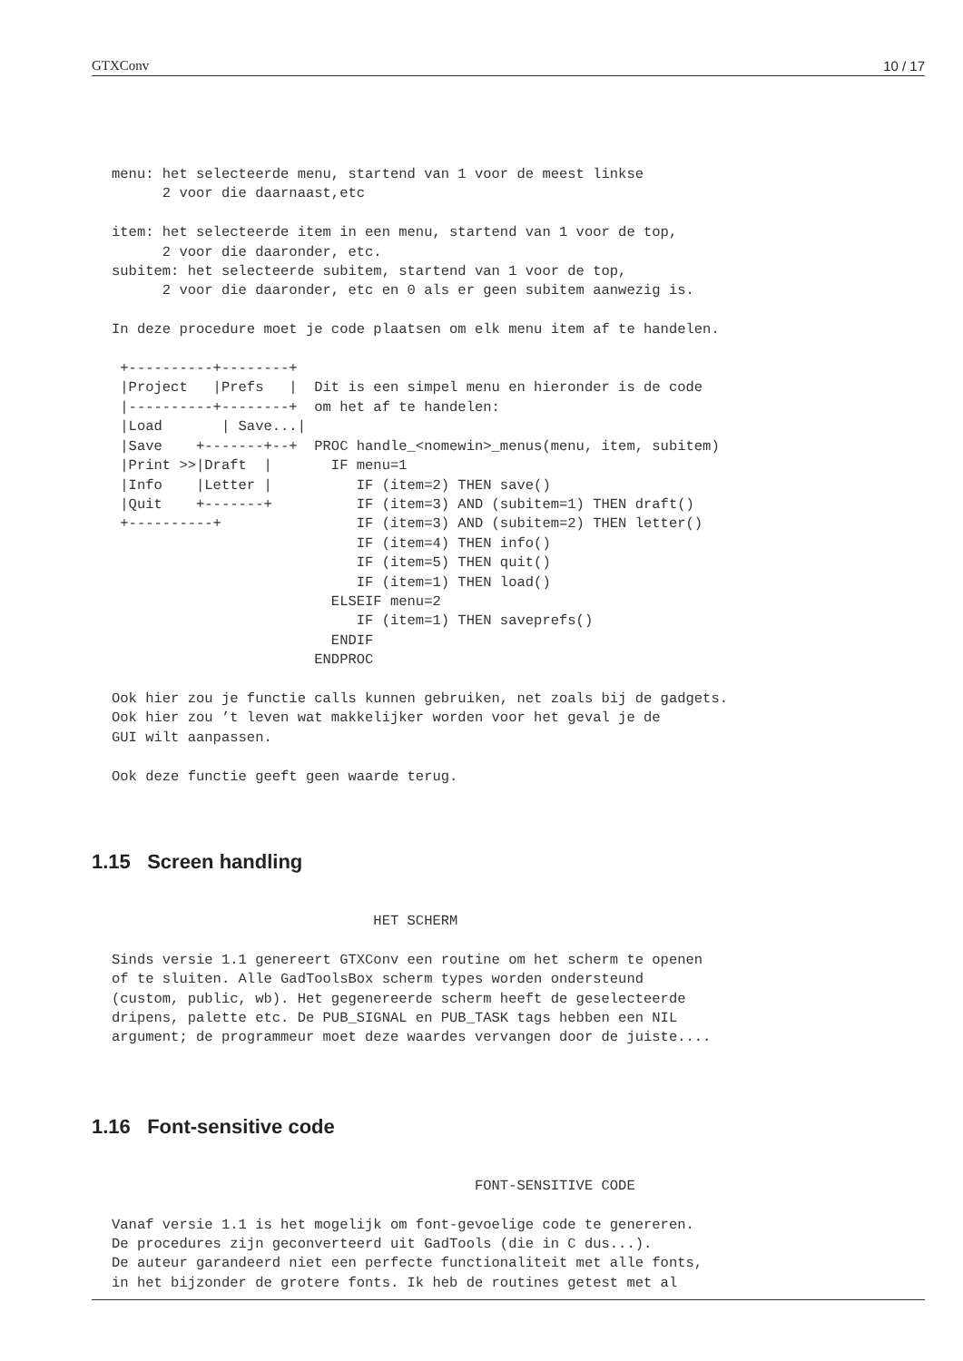GTXConv 10 / 17
menu: het selecteerde menu, startend van 1 voor de meest linkse
      2 voor die daarnaast,etc

item: het selecteerde item in een menu, startend van 1 voor de top,
      2 voor die daaronder, etc.
subitem: het selecteerde subitem, startend van 1 voor de top,
      2 voor die daaronder, etc en 0 als er geen subitem aanwezig is.

In deze procedure moet je code plaatsen om elk menu item af te handelen.

 +----------+--------+
 |Project   |Prefs   |  Dit is een simpel menu en hieronder is de code
 |----------+--------+  om het af te handelen:
 |Load       | Save...|
 |Save    +-------+--+  PROC handle_<nomewin>_menus(menu, item, subitem)
 |Print >>|Draft  |       IF menu=1
 |Info    |Letter |          IF (item=2) THEN save()
 |Quit    +-------+          IF (item=3) AND (subitem=1) THEN draft()
 +----------+                IF (item=3) AND (subitem=2) THEN letter()
                             IF (item=4) THEN info()
                             IF (item=5) THEN quit()
                             IF (item=1) THEN load()
                          ELSEIF menu=2
                             IF (item=1) THEN saveprefs()
                          ENDIF
                        ENDPROC

Ook hier zou je functie calls kunnen gebruiken, net zoals bij de gadgets.
Ook hier zou ’t leven wat makkelijker worden voor het geval je de
GUI wilt aanpassen.

Ook deze functie geeft geen waarde terug.
1.15 Screen handling
                               HET SCHERM

Sinds versie 1.1 genereert GTXConv een routine om het scherm te openen
of te sluiten. Alle GadToolsBox scherm types worden ondersteund
(custom, public, wb). Het gegenereerde scherm heeft de geselecteerde
dripens, palette etc. De PUB_SIGNAL en PUB_TASK tags hebben een NIL
argument; de programmeur moet deze waardes vervangen door de juiste....
1.16 Font-sensitive code
                                           FONT-SENSITIVE CODE

Vanaf versie 1.1 is het mogelijk om font-gevoelige code te genereren.
De procedures zijn geconverteerd uit GadTools (die in C dus...).
De auteur garandeerd niet een perfecte functionaliteit met alle fonts,
in het bijzonder de grotere fonts. Ik heb de routines getest met al